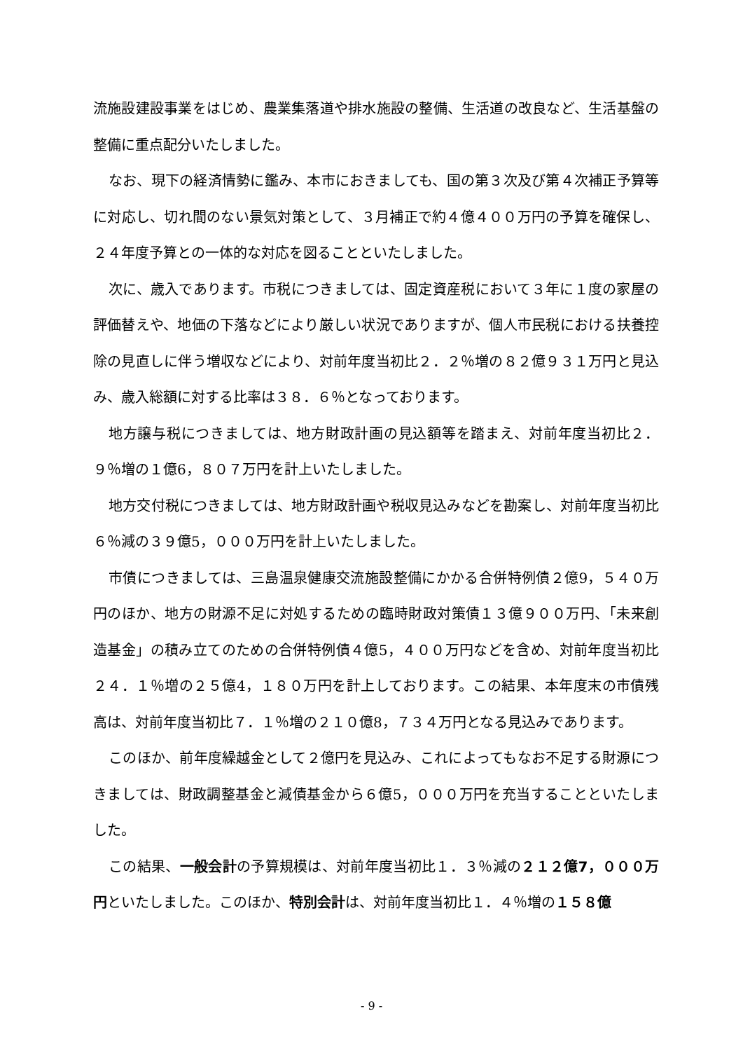流施設建設事業をはじめ、農業集落道や排水施設の整備、生活道の改良など、生活基盤の整備に重点配分いたしました。
なお、現下の経済情勢に鑑み、本市におきましても、国の第３次及び第４次補正予算等に対応し、切れ間のない景気対策として、３月補正で約４億４００万円の予算を確保し、２４年度予算との一体的な対応を図ることといたしました。
次に、歳入であります。市税につきましては、固定資産税において３年に１度の家屋の評価替えや、地価の下落などにより厳しい状況でありますが、個人市民税における扶養控除の見直しに伴う増収などにより、対前年度当初比２．２％増の８２億９３１万円と見込み、歳入総額に対する比率は３８．６％となっております。
地方譲与税につきましては、地方財政計画の見込額等を踏まえ、対前年度当初比２．９％増の１億6，８０７万円を計上いたしました。
地方交付税につきましては、地方財政計画や税収見込みなどを勘案し、対前年度当初比６％減の３９億5，０００万円を計上いたしました。
市債につきましては、三島温泉健康交流施設整備にかかる合併特例債２億9，５４０万円のほか、地方の財源不足に対処するための臨時財政対策債１３億９００万円、「未来創造基金」の積み立てのための合併特例債４億5，４００万円などを含め、対前年度当初比２４．１％増の２５億4，１８０万円を計上しております。この結果、本年度末の市債残高は、対前年度当初比７．１％増の２１０億8，７３４万円となる見込みであります。
このほか、前年度繰越金として２億円を見込み、これによってもなお不足する財源につきましては、財政調整基金と減債基金から６億5，０００万円を充当することといたしました。
この結果、一般会計の予算規模は、対前年度当初比１．３％減の２１２億7，０００万円といたしました。このほか、特別会計は、対前年度当初比１．４％増の１５８億
- 9 -